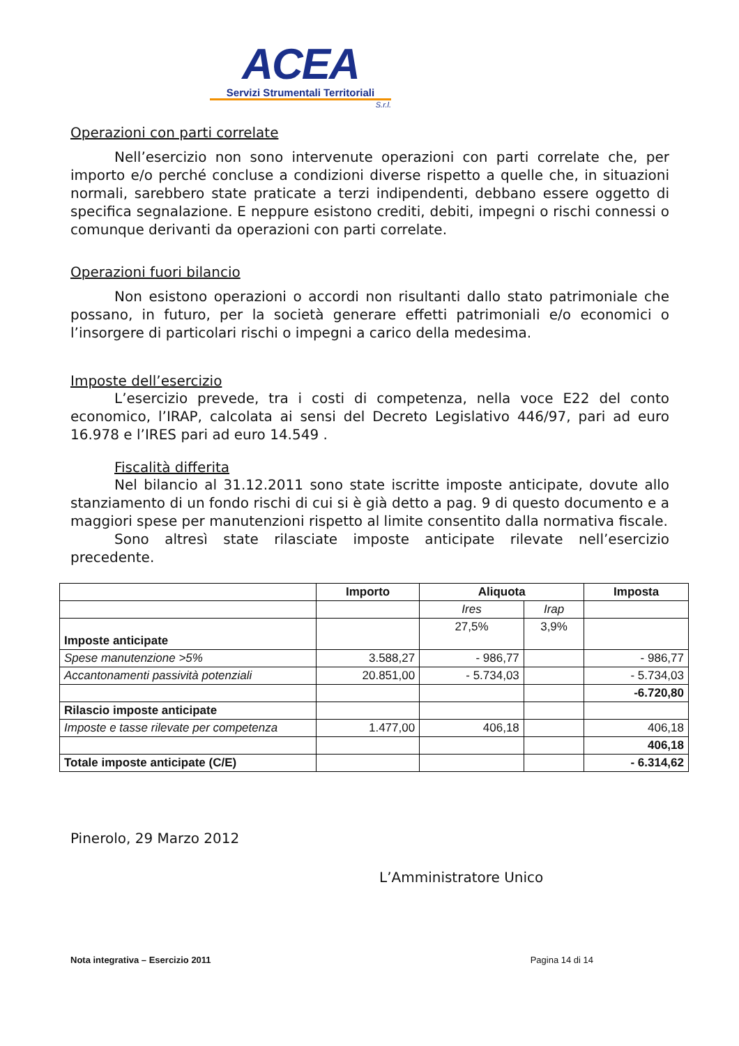ACEA
Servizi Strumentali Territoriali
S.r.l.
Operazioni con parti correlate
Nell’esercizio non sono intervenute operazioni con parti correlate che, per importo e/o perché concluse a condizioni diverse rispetto a quelle che, in situazioni normali, sarebbero state praticate a terzi indipendenti, debbano essere oggetto di specifica segnalazione. E neppure esistono crediti, debiti, impegni o rischi connessi o comunque derivanti da operazioni con parti correlate.
Operazioni fuori bilancio
Non esistono operazioni o accordi non risultanti dallo stato patrimoniale che possano, in futuro, per la società generare effetti patrimoniali e/o economici o l’insorgere di particolari rischi o impegni a carico della medesima.
Imposte dell’esercizio
L’esercizio prevede, tra i costi di competenza, nella voce E22 del conto economico, l’IRAP, calcolata ai sensi del Decreto Legislativo 446/97, pari ad euro 16.978 e l’IRES pari ad euro 14.549 .
Fiscalità differita
Nel bilancio al 31.12.2011 sono state iscritte imposte anticipate, dovute allo stanziamento di un fondo rischi di cui si è già detto a pag. 9 di questo documento e a maggiori spese per manutenzioni rispetto al limite consentito dalla normativa fiscale.
Sono altresì state rilasciate imposte anticipate rilevate nell’esercizio precedente.
| | Importo | Aliquota | | Imposta |
| --- | --- | --- | --- | --- |
| | | Ires | Irap | |
| Imposte anticipate | | 27,5% | 3,9% | |
| Spese manutenzione >5% | 3.588,27 | - 986,77 | | - 986,77 |
| Accantonamenti passività potenziali | 20.851,00 | - 5.734,03 | | - 5.734,03 |
| | | | | -6.720,80 |
| Rilascio imposte anticipate | | | | |
| Imposte e tasse rilevate per competenza | 1.477,00 | 406,18 | | 406,18 |
| | | | | 406,18 |
| Totale imposte anticipate (C/E) | | | | - 6.314,62 |
Pinerolo, 29 Marzo 2012
L’Amministratore Unico
Nota integrativa – Esercizio 2011 Pagina 14 di 14